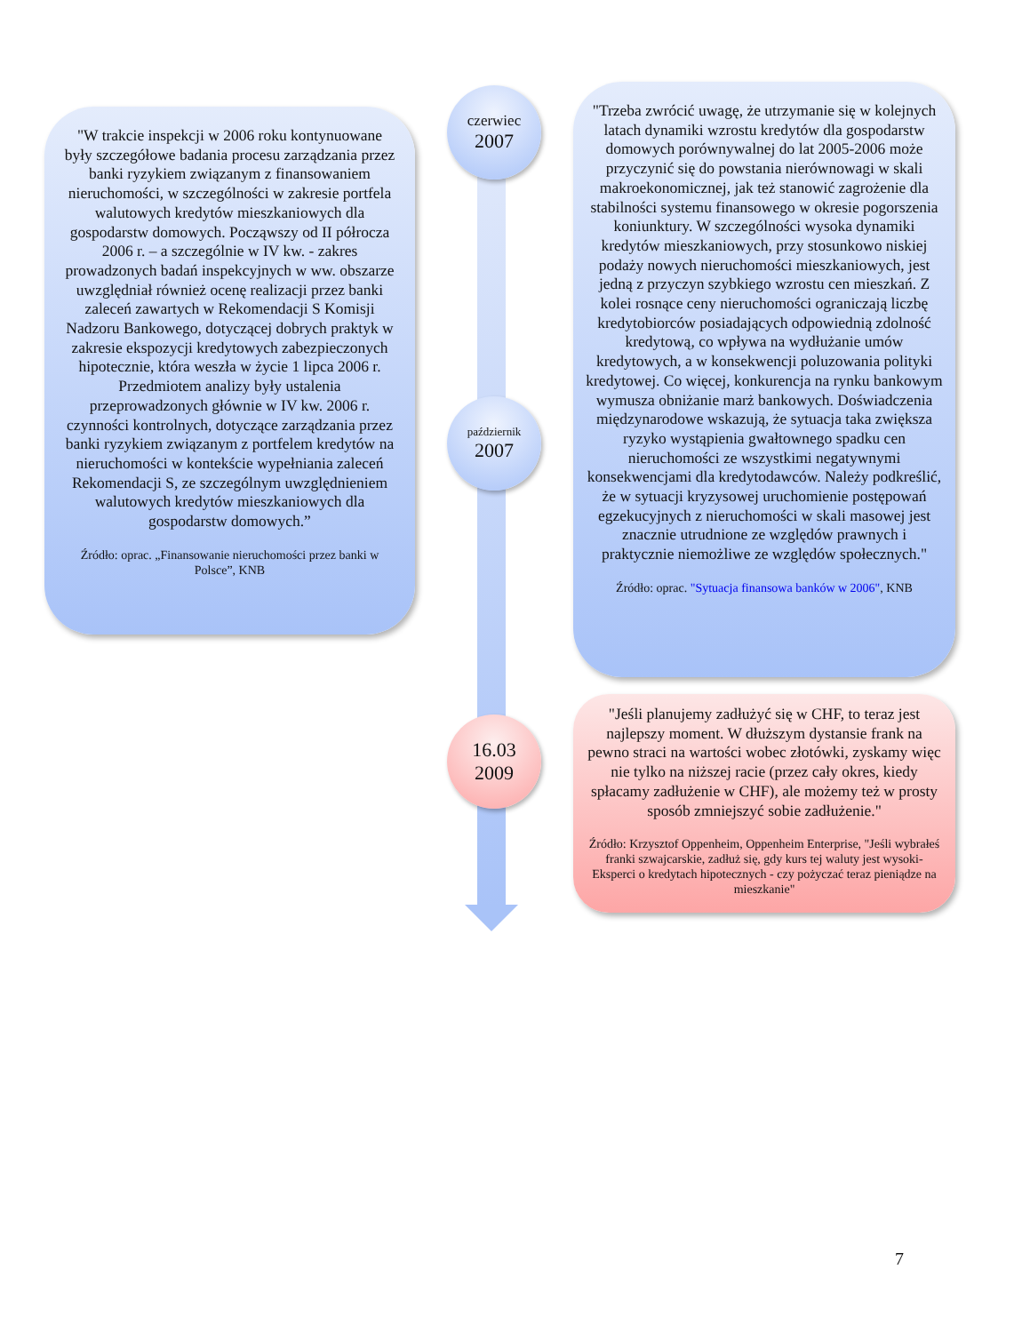"W trakcie inspekcji w 2006 roku kontynuowane były szczegółowe badania procesu zarządzania przez banki ryzykiem związanym z finansowaniem nieruchomości, w szczególności w zakresie portfela walutowych kredytów mieszkaniowych dla gospodarstw domowych. Począwszy od II półrocza 2006 r. – a szczególnie w IV kw. - zakres prowadzonych badań inspekcyjnych w ww. obszarze uwzględniał również ocenę realizacji przez banki zaleceń zawartych w Rekomendacji S Komisji Nadzoru Bankowego, dotyczącej dobrych praktyk w zakresie ekspozycji kredytowych zabezpieczonych hipotecznie, która weszła w życie 1 lipca 2006 r. Przedmiotem analizy były ustalenia przeprowadzonych głównie w IV kw. 2006 r. czynności kontrolnych, dotyczące zarządzania przez banki ryzykiem związanym z portfelem kredytów na nieruchomości w kontekście wypełniania zaleceń Rekomendacji S, ze szczególnym uwzględnieniem walutowych kredytów mieszkaniowych dla gospodarstw domowych.”
Źródło: oprac. „Finansowanie nieruchomości przez banki w Polsce”, KNB
czerwiec
2007
październik
2007
16.03
2009
"Trzeba zwrócić uwagę, że utrzymanie się w kolejnych latach dynamiki wzrostu kredytów dla gospodarstw domowych porównywalnej do lat 2005-2006 może przyczynić się do powstania nierównowagi w skali makroekonomicznej, jak też stanowić zagrożenie dla stabilności systemu finansowego w okresie pogorszenia koniunktury. W szczególności wysoka dynamiki kredytów mieszkaniowych, przy stosunkowo niskiej podaży nowych nieruchomości mieszkaniowych, jest jedną z przyczyn szybkiego wzrostu cen mieszkań. Z kolei rosnące ceny nieruchomości ograniczają liczbę kredytobiorców posiadających odpowiednią zdolność kredytową, co wpływa na wydłużanie umów kredytowych, a w konsekwencji poluzowania polityki kredytowej. Co więcej, konkurencja na rynku bankowym wymusza obniżanie marż bankowych. Doświadczenia międzynarodowe wskazują, że sytuacja taka zwiększa ryzyko wystąpienia gwałtownego spadku cen nieruchomości ze wszystkimi negatywnymi konsekwencjami dla kredytodawców. Należy podkreślić, że w sytuacji kryzysowej uruchomienie postępowań egzekucyjnych z nieruchomości w skali masowej jest znacznie utrudnione ze względów prawnych i praktycznie niemożliwe ze względów społecznych."
Źródło: oprac. "Sytuacja finansowa banków w 2006", KNB
"Jeśli planujemy zadłużyć się w CHF, to teraz jest najlepszy moment. W dłuższym dystansie frank na pewno straci na wartości wobec złotówki, zyskamy więc nie tylko na niższej racie (przez cały okres, kiedy spłacamy zadłużenie w CHF), ale możemy też w prosty sposób zmniejszyć sobie zadłużenie."
Źródło: Krzysztof Oppenheim, Oppenheim Enterprise, "Jeśli wybrałeś franki szwajcarskie, zadłuż się, gdy kurs tej waluty jest wysoki- Eksperci o kredytach hipotecznych - czy pożyczać teraz pieniądze na mieszkanie"
7